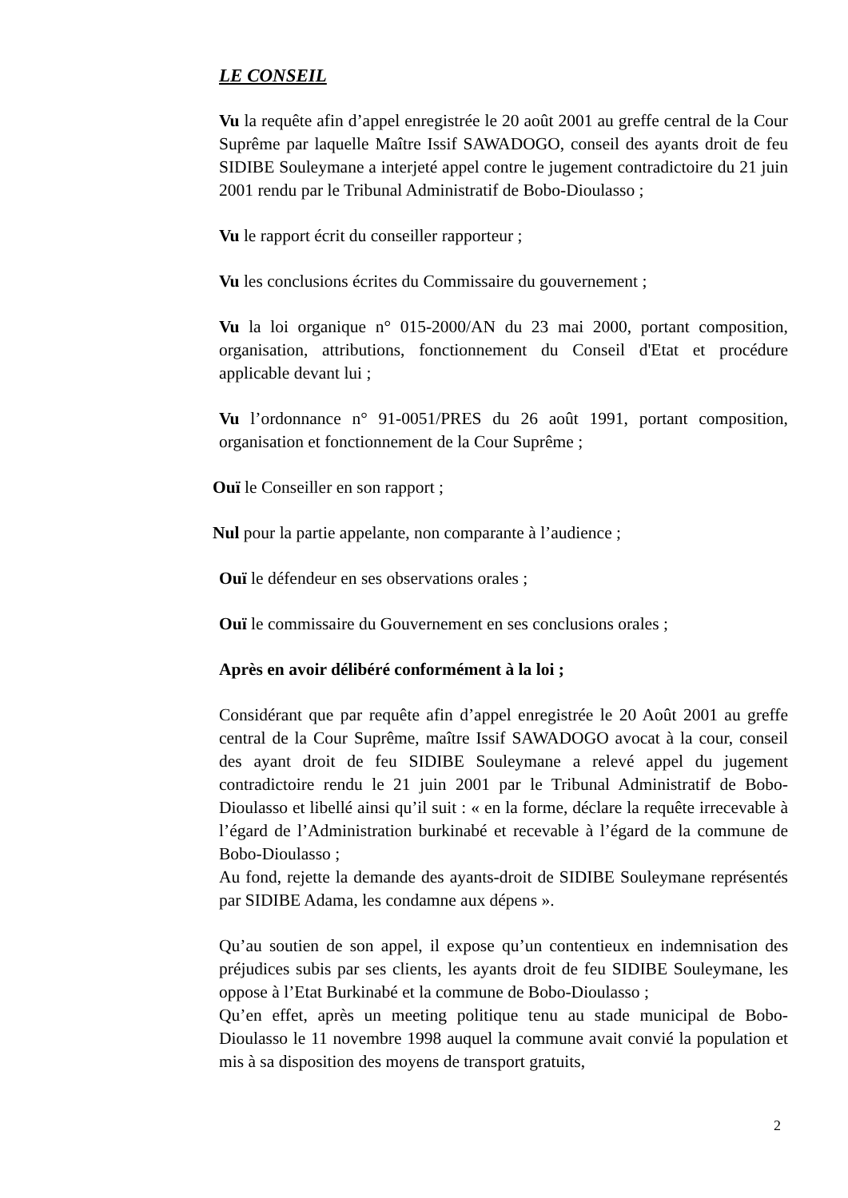LE CONSEIL
Vu la requête afin d’appel enregistrée le 20 août 2001 au greffe central de la Cour Suprême par laquelle Maître Issif SAWADOGO, conseil des ayants droit de feu SIDIBE Souleymane a interjeté appel contre le jugement contradictoire du 21 juin 2001 rendu par le Tribunal Administratif de Bobo-Dioulasso ;
Vu le rapport écrit du conseiller rapporteur ;
Vu les conclusions écrites du Commissaire du gouvernement ;
Vu la loi organique n° 015-2000/AN du 23 mai 2000, portant composition, organisation, attributions, fonctionnement du Conseil d'Etat et procédure applicable devant lui ;
Vu l’ordonnance n° 91-0051/PRES du 26 août 1991, portant composition, organisation et fonctionnement de la Cour Suprême ;
Ouï le Conseiller en son rapport ;
Nul pour la partie appelante, non comparante à l’audience ;
Ouï le défendeur en ses observations orales ;
Ouï le commissaire du Gouvernement en ses conclusions orales ;
Après en avoir délibéré conformément à la loi ;
Considérant que par requête afin d’appel enregistrée le 20 Août 2001 au greffe central de la Cour Suprême, maître Issif SAWADOGO avocat à la cour, conseil des ayant droit de feu SIDIBE Souleymane a relevé appel du jugement contradictoire rendu le 21 juin 2001 par le Tribunal Administratif de Bobo-Dioulasso et libellé ainsi qu’il suit : « en la forme, déclare la requête irrecevable à l’égard de l’Administration burkinabé et recevable à l’égard de la commune de Bobo-Dioulasso ;
Au fond, rejette la demande des ayants-droit de SIDIBE Souleymane représentés par SIDIBE Adama, les condamne aux dépens ».
Qu’au soutien de son appel, il expose qu’un contentieux en indemnisation des préjudices subis par ses clients, les ayants droit de feu SIDIBE Souleymane, les oppose à l’Etat Burkinabé et la commune de Bobo-Dioulasso ;
Qu’en effet, après un meeting politique tenu au stade municipal de Bobo-Dioulasso le 11 novembre 1998 auquel la commune avait convié la population et mis à sa disposition des moyens de transport gratuits,
2